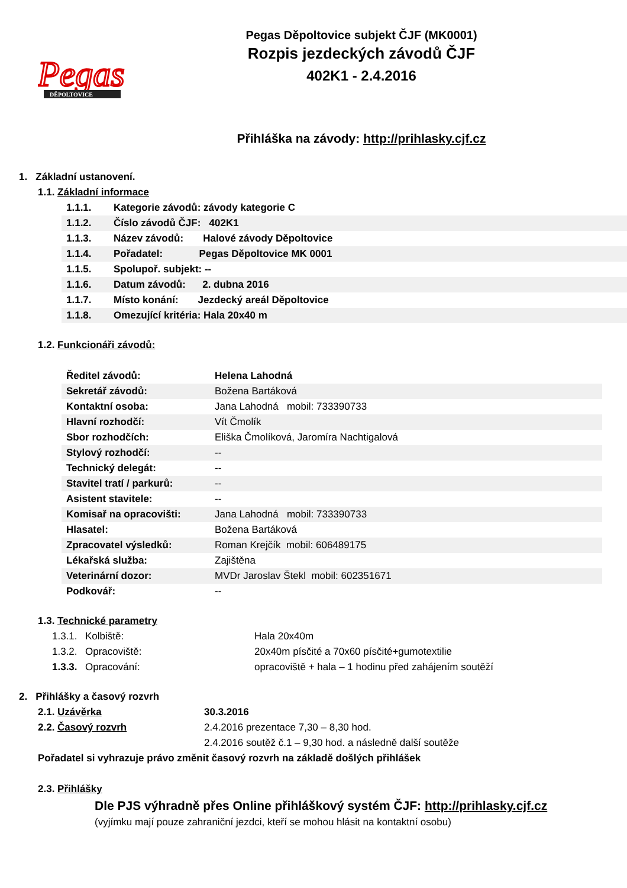Pegas
DĚPOLTOVICE
Pegas Děpoltovice subjekt ČJF (MK0001)
Rozpis jezdeckých závodů ČJF
402K1 - 2.4.2016
Přihláška na závody: http://prihlasky.cjf.cz
1. Základní ustanovení.
1.1. Základní informace
| 1.1.1. | Kategorie závodů: závody kategorie C |
| 1.1.2. | Číslo závodů ČJF: 402K1 |
| 1.1.3. | Název závodů: Halové závody Děpoltovice |
| 1.1.4. | Pořadatel: Pegas Děpoltovice MK 0001 |
| 1.1.5. | Spolupoř. subjekt: -- |
| 1.1.6. | Datum závodů: 2. dubna 2016 |
| 1.1.7. | Místo konání: Jezdecký areál Děpoltovice |
| 1.1.8. | Omezující kritéria: Hala 20x40 m |
1.2. Funkcionáři závodů:
| Ředitel závodů: | Helena Lahodná |
| Sekretář závodů: | Božena Bartáková |
| Kontaktní osoba: | Jana Lahodná mobil: 733390733 |
| Hlavní rozhodčí: | Vít Čmolík |
| Sbor rozhodčích: | Eliška Čmolíková, Jaromíra Nachtigalová |
| Stylový rozhodčí: | -- |
| Technický delegát: | -- |
| Stavitel tratí / parkurů: | -- |
| Asistent stavitele: | -- |
| Komisař na opracovišti: | Jana Lahodná mobil: 733390733 |
| Hlasatel: | Božena Bartáková |
| Zpracovatel výsledků: | Roman Krejčík mobil: 606489175 |
| Lékařská služba: | Zajištěna |
| Veterinární dozor: | MVDr Jaroslav Štekl mobil: 602351671 |
| Podkovář: | -- |
1.3. Technické parametry
| 1.3.1. | Kolbiště: | Hala 20x40m |
| 1.3.2. | Opracoviště: | 20x40m písčité a 70x60 písčité+gumotextilie |
| 1.3.3. | Opracování: | opracoviště + hala – 1 hodinu před zahájením soutěží |
2. Přihlášky a časový rozvrh
| 2.1. Uzávěrka | 30.3.2016 |
| 2.2. Časový rozvrh | 2.4.2016 prezentace 7,30 – 8,30 hod. |
| | 2.4.2016 soutěž č.1 – 9,30 hod. a následně další soutěže |
Pořadatel si vyhrazuje právo změnit časový rozvrh na základě došlých přihlášek
2.3. Přihlášky
Dle PJS výhradně přes Online přihláškový systém ČJF: http://prihlasky.cjf.cz
(vyjímku mají pouze zahraniční jezdci, kteří se mohou hlásit na kontaktní osobu)